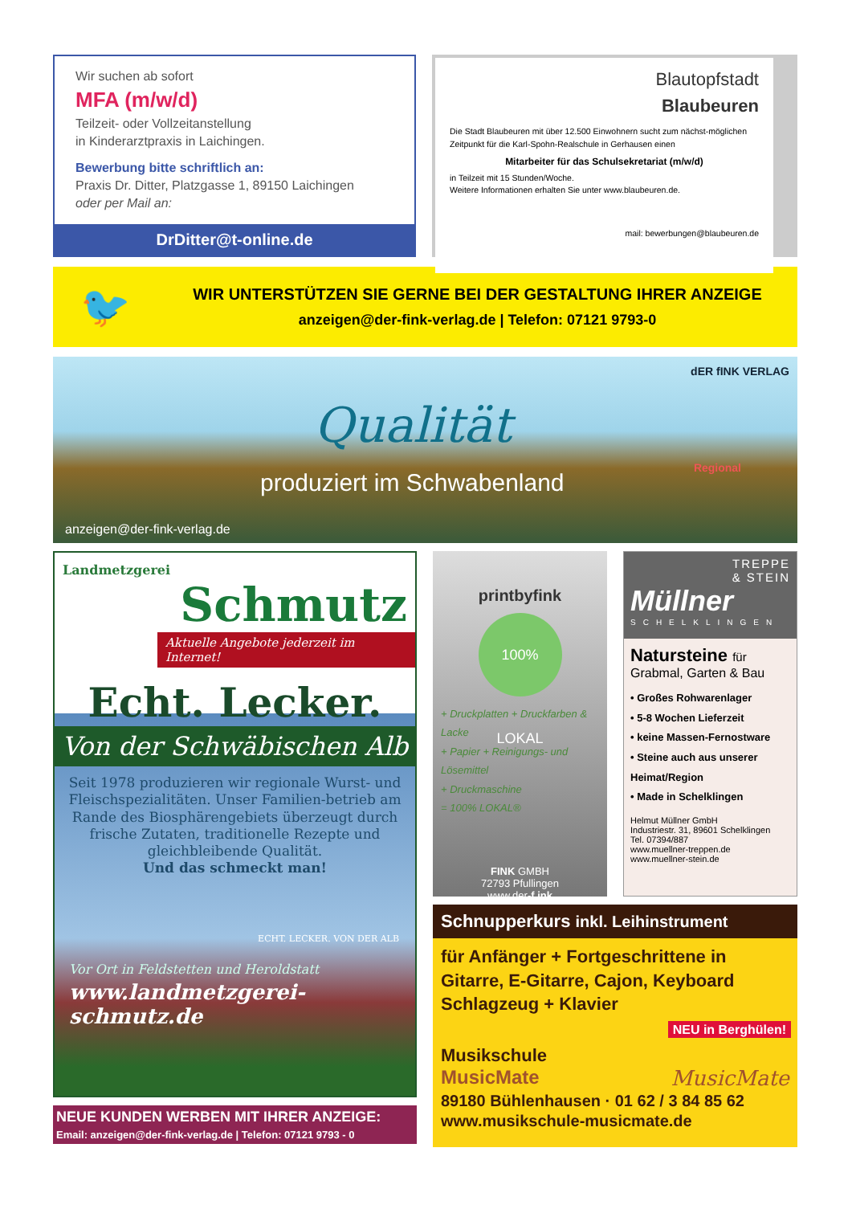Wir suchen ab sofort
MFA (m/w/d)
Teilzeit- oder Vollzeitanstellung
in Kinderarztpraxis in Laichingen.
Bewerbung bitte schriftlich an:
Praxis Dr. Ditter, Platzgasse 1, 89150 Laichingen
oder per Mail an:
DrDitter@t-online.de
Blautopfstadt
Blaubeuren
Die Stadt Blaubeuren mit über 12.500 Einwohnern sucht zum nächst-möglichen Zeitpunkt für die Karl-Spohn-Realschule in Gerhausen einen
Mitarbeiter für das Schulsekretariat (m/w/d)
in Teilzeit mit 15 Stunden/Woche.
Weitere Informationen erhalten Sie unter www.blaubeuren.de.
mail: bewerbungen@blaubeuren.de
🐦
WIR UNTERSTÜTZEN SIE GERNE BEI DER GESTALTUNG IHRER ANZEIGE
anzeigen@der-fink-verlag.de | Telefon: 07121 9793-0
dER fINK VERLAG
Qualität
produziert im Schwabenland
Regional
anzeigen@der-fink-verlag.de
Landmetzgerei
Schmutz
Aktuelle Angebote jederzeit im Internet!
Echt. Lecker.
Von der Schwäbischen Alb
Seit 1978 produzieren wir regionale Wurst- und Fleischspezialitäten. Unser Familien-betrieb am Rande des Biosphärengebiets überzeugt durch frische Zutaten, traditionelle Rezepte und gleichbleibende Qualität.
Und das schmeckt man!
ECHT. LECKER. VON DER ALB
Vor Ort in Feldstetten und Heroldstatt
www.landmetzgerei-schmutz.de
NEUE KUNDEN WERBEN MIT IHRER ANZEIGE:
Email: anzeigen@der-fink-verlag.de | Telefon: 07121 9793 - 0
printbyfink
100% LOKAL
+ Druckplatten + Druckfarben & Lacke
+ Papier + Reinigungs- und Lösemittel
+ Druckmaschine
= 100% LOKAL®
FINK GMBH
72793 Pfullingen
www.der-f.ink
TREPPE
& STEIN
Müllner
SCHELKLINGEN
Natursteine für
Grabmal, Garten & Bau
• Großes Rohwarenlager
• 5-8 Wochen Lieferzeit
• keine Massen-Fernostware
• Steine auch aus unserer Heimat/Region
• Made in Schelklingen
Helmut Müllner GmbH
Industriestr. 31, 89601 Schelklingen
Tel. 07394/887
www.muellner-treppen.de
www.muellner-stein.de
Schnupperkurs inkl. Leihinstrument
für Anfänger + Fortgeschrittene in Gitarre, E-Gitarre, Cajon, Keyboard Schlagzeug + Klavier
NEU in Berghülen!
Musikschule
MusicMate MusicMate
89180 Bühlenhausen · 01 62 / 3 84 85 62
www.musikschule-musicmate.de